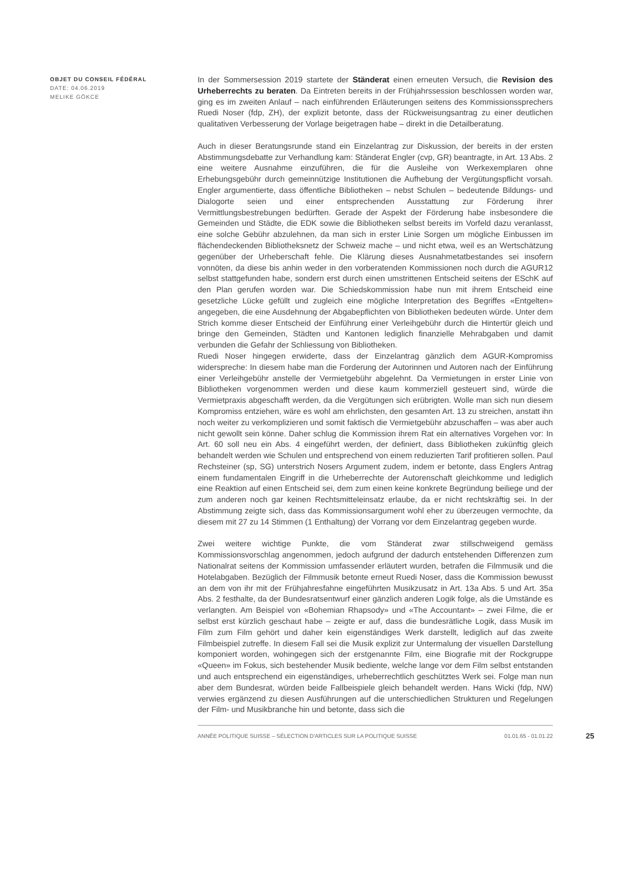OBJET DU CONSEIL FÉDÉRAL
DATE: 04.06.2019
MELIKE GÖKCE
In der Sommersession 2019 startete der Ständerat einen erneuten Versuch, die Revision des Urheberrechts zu beraten. Da Eintreten bereits in der Frühjahrssession beschlossen worden war, ging es im zweiten Anlauf – nach einführenden Erläuterungen seitens des Kommissionssprechers Ruedi Noser (fdp, ZH), der explizit betonte, dass der Rückweisungsantrag zu einer deutlichen qualitativen Verbesserung der Vorlage beigetragen habe – direkt in die Detailberatung.
Auch in dieser Beratungsrunde stand ein Einzelantrag zur Diskussion, der bereits in der ersten Abstimmungsdebatte zur Verhandlung kam: Ständerat Engler (cvp, GR) beantragte, in Art. 13 Abs. 2 eine weitere Ausnahme einzuführen, die für die Ausleihe von Werkexemplaren ohne Erhebungsgebühr durch gemeinnützige Institutionen die Aufhebung der Vergütungspflicht vorsah. Engler argumentierte, dass öffentliche Bibliotheken – nebst Schulen – bedeutende Bildungs- und Dialogorte seien und einer entsprechenden Ausstattung zur Förderung ihrer Vermittlungsbestrebungen bedürften. Gerade der Aspekt der Förderung habe insbesondere die Gemeinden und Städte, die EDK sowie die Bibliotheken selbst bereits im Vorfeld dazu veranlasst, eine solche Gebühr abzulehnen, da man sich in erster Linie Sorgen um mögliche Einbussen im flächendeckenden Bibliotheksnetz der Schweiz mache – und nicht etwa, weil es an Wertschätzung gegenüber der Urheberschaft fehle. Die Klärung dieses Ausnahmetatbestandes sei insofern vonnöten, da diese bis anhin weder in den vorberatenden Kommissionen noch durch die AGUR12 selbst stattgefunden habe, sondern erst durch einen umstrittenen Entscheid seitens der ESchK auf den Plan gerufen worden war. Die Schiedskommission habe nun mit ihrem Entscheid eine gesetzliche Lücke gefüllt und zugleich eine mögliche Interpretation des Begriffes «Entgelten» angegeben, die eine Ausdehnung der Abgabepflichten von Bibliotheken bedeuten würde. Unter dem Strich komme dieser Entscheid der Einführung einer Verleihgebühr durch die Hintertür gleich und bringe den Gemeinden, Städten und Kantonen lediglich finanzielle Mehrabgaben und damit verbunden die Gefahr der Schliessung von Bibliotheken.
Ruedi Noser hingegen erwiderte, dass der Einzelantrag gänzlich dem AGUR-Kompromiss widerspreche: In diesem habe man die Forderung der Autorinnen und Autoren nach der Einführung einer Verleihgebühr anstelle der Vermietgebühr abgelehnt. Da Vermietungen in erster Linie von Bibliotheken vorgenommen werden und diese kaum kommerziell gesteuert sind, würde die Vermietpraxis abgeschafft werden, da die Vergütungen sich erübrigten. Wolle man sich nun diesem Kompromiss entziehen, wäre es wohl am ehrlichsten, den gesamten Art. 13 zu streichen, anstatt ihn noch weiter zu verkomplizieren und somit faktisch die Vermietgebühr abzuschaffen – was aber auch nicht gewollt sein könne. Daher schlug die Kommission ihrem Rat ein alternatives Vorgehen vor: In Art. 60 soll neu ein Abs. 4 eingeführt werden, der definiert, dass Bibliotheken zukünftig gleich behandelt werden wie Schulen und entsprechend von einem reduzierten Tarif profitieren sollen. Paul Rechsteiner (sp, SG) unterstrich Nosers Argument zudem, indem er betonte, dass Englers Antrag einem fundamentalen Eingriff in die Urheberrechte der Autorenschaft gleichkomme und lediglich eine Reaktion auf einen Entscheid sei, dem zum einen keine konkrete Begründung beiliege und der zum anderen noch gar keinen Rechtsmitteleinsatz erlaube, da er nicht rechtskräftig sei. In der Abstimmung zeigte sich, dass das Kommissionsargument wohl eher zu überzeugen vermochte, da diesem mit 27 zu 14 Stimmen (1 Enthaltung) der Vorrang vor dem Einzelantrag gegeben wurde.
Zwei weitere wichtige Punkte, die vom Ständerat zwar stillschweigend gemäss Kommissionsvorschlag angenommen, jedoch aufgrund der dadurch entstehenden Differenzen zum Nationalrat seitens der Kommission umfassender erläutert wurden, betrafen die Filmmusik und die Hotelabgaben. Bezüglich der Filmmusik betonte erneut Ruedi Noser, dass die Kommission bewusst an dem von ihr mit der Frühjahresfahne eingeführten Musikzusatz in Art. 13a Abs. 5 und Art. 35a Abs. 2 festhalte, da der Bundesratsentwurf einer gänzlich anderen Logik folge, als die Umstände es verlangten. Am Beispiel von «Bohemian Rhapsody» und «The Accountant» – zwei Filme, die er selbst erst kürzlich geschaut habe – zeigte er auf, dass die bundesrätliche Logik, dass Musik im Film zum Film gehört und daher kein eigenständiges Werk darstellt, lediglich auf das zweite Filmbeispiel zutreffe. In diesem Fall sei die Musik explizit zur Untermalung der visuellen Darstellung komponiert worden, wohingegen sich der erstgenannte Film, eine Biografie mit der Rockgruppe «Queen» im Fokus, sich bestehender Musik bediente, welche lange vor dem Film selbst entstanden und auch entsprechend ein eigenständiges, urheberrechtlich geschütztes Werk sei. Folge man nun aber dem Bundesrat, würden beide Fallbeispiele gleich behandelt werden. Hans Wicki (fdp, NW) verwies ergänzend zu diesen Ausführungen auf die unterschiedlichen Strukturen und Regelungen der Film- und Musikbranche hin und betonte, dass sich die
ANNÉE POLITIQUE SUISSE – SÉLECTION D'ARTICLES SUR LA POLITIQUE SUISSE 01.01.65 - 01.01.22 25